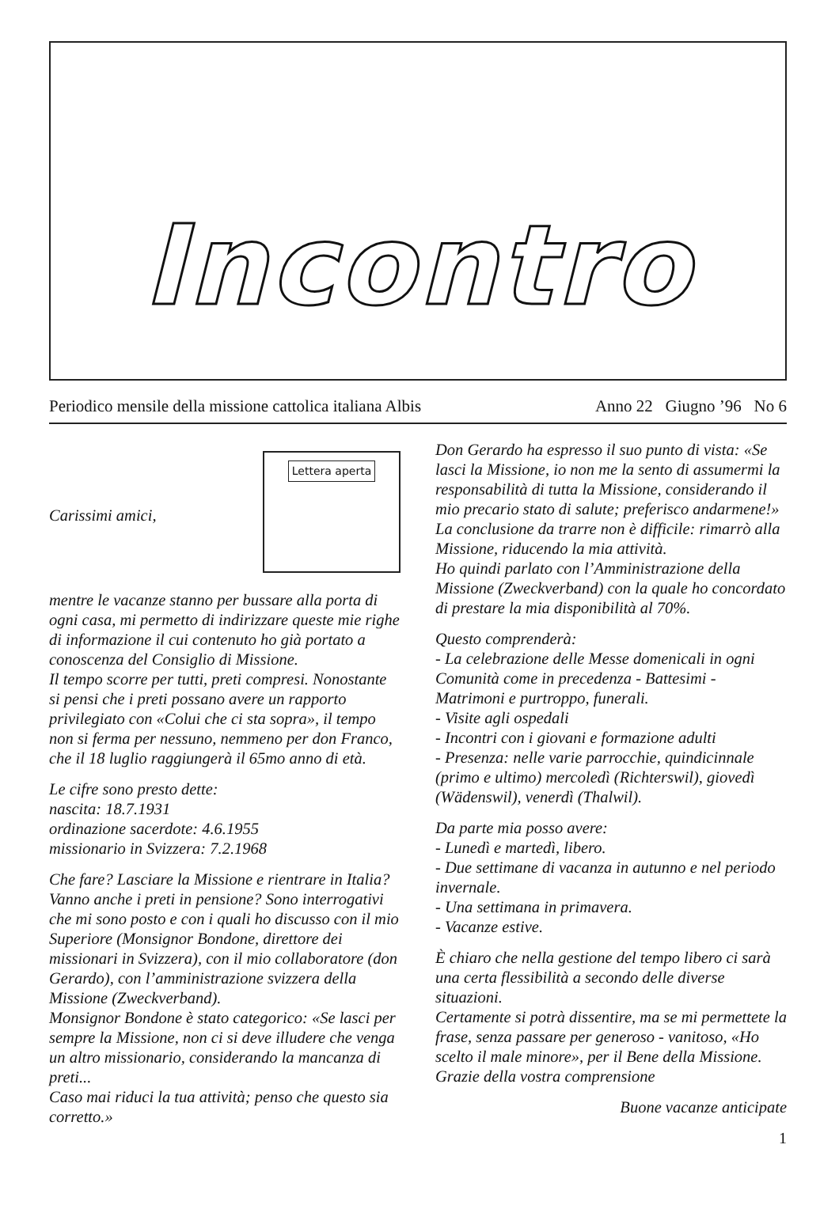Incontro
Periodico mensile della missione cattolica italiana Albis Anno 22 Giugno ’96 No 6
Carissimi amici,
Lettera aperta
mentre le vacanze stanno per bussare alla porta di ogni casa, mi permetto di indirizzare queste mie righe di informazione il cui contenuto ho già portato a conoscenza del Consiglio di Missione.
Il tempo scorre per tutti, preti compresi. Nonostante si pensi che i preti possano avere un rapporto privilegiato con «Colui che ci sta sopra», il tempo non si ferma per nessuno, nemmeno per don Franco, che il 18 luglio raggiungerà il 65mo anno di età.
Le cifre sono presto dette:
nascita: 18.7.1931
ordinazione sacerdote: 4.6.1955
missionario in Svizzera: 7.2.1968
Che fare? Lasciare la Missione e rientrare in Italia? Vanno anche i preti in pensione? Sono interrogativi che mi sono posto e con i quali ho discusso con il mio Superiore (Monsignor Bondone, direttore dei missionari in Svizzera), con il mio collaboratore (don Gerardo), con l’amministrazione svizzera della Missione (Zweckverband).
Monsignor Bondone è stato categorico: «Se lasci per sempre la Missione, non ci si deve illudere che venga un altro missionario, considerando la mancanza di preti...
Caso mai riduci la tua attività; penso che questo sia corretto.»
Don Gerardo ha espresso il suo punto di vista: «Se lasci la Missione, io non me la sento di assumermi la responsabilità di tutta la Missione, considerando il mio precario stato di salute; preferisco andarmene!»
La conclusione da trarre non è difficile: rimarrò alla Missione, riducendo la mia attività.
Ho quindi parlato con l’Amministrazione della Missione (Zweckverband) con la quale ho concordato di prestare la mia disponibilità al 70%.
Questo comprenderà:
- La celebrazione delle Messe domenicali in ogni Comunità come in precedenza - Battesimi - Matrimoni e purtroppo, funerali.
- Visite agli ospedali
- Incontri con i giovani e formazione adulti
- Presenza: nelle varie parrocchie, quindicinnale (primo e ultimo) mercoledì (Richterswil), giovedì (Wädenswil), venerdì (Thalwil).
Da parte mia posso avere:
- Lunedì e martedì, libero.
- Due settimane di vacanza in autunno e nel periodo invernale.
- Una settimana in primavera.
- Vacanze estive.
È chiaro che nella gestione del tempo libero ci sarà una certa flessibilità a secondo delle diverse situazioni.
Certamente si potrà dissentire, ma se mi permettete la frase, senza passare per generoso - vanitoso, «Ho scelto il male minore», per il Bene della Missione.
Grazie della vostra comprensione
Buone vacanze anticipate
1